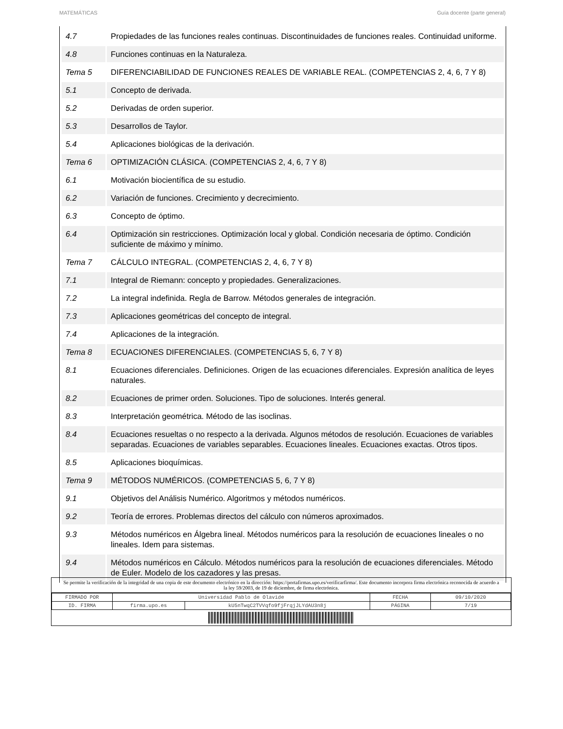MATEMÁTICAS Guía docente (parte general)
| 4.7 | Propiedades de las funciones reales continuas. Discontinuidades de funciones reales. Continuidad uniforme. |
| 4.8 | Funciones continuas en la Naturaleza. |
| Tema 5 | DIFERENCIABILIDAD DE FUNCIONES REALES DE VARIABLE REAL. (COMPETENCIAS 2, 4, 6, 7 Y 8) |
| 5.1 | Concepto de derivada. |
| 5.2 | Derivadas de orden superior. |
| 5.3 | Desarrollos de Taylor. |
| 5.4 | Aplicaciones biológicas de la derivación. |
| Tema 6 | OPTIMIZACIÓN CLÁSICA. (COMPETENCIAS 2, 4, 6, 7 Y 8) |
| 6.1 | Motivación biocientífica de su estudio. |
| 6.2 | Variación de funciones. Crecimiento y decrecimiento. |
| 6.3 | Concepto de óptimo. |
| 6.4 | Optimización sin restricciones. Optimización local y global. Condición necesaria de óptimo. Condición suficiente de máximo y mínimo. |
| Tema 7 | CÁLCULO INTEGRAL. (COMPETENCIAS 2, 4, 6, 7 Y 8) |
| 7.1 | Integral de Riemann: concepto y propiedades. Generalizaciones. |
| 7.2 | La integral indefinida. Regla de Barrow. Métodos generales de integración. |
| 7.3 | Aplicaciones geométricas del concepto de integral. |
| 7.4 | Aplicaciones de la integración. |
| Tema 8 | ECUACIONES DIFERENCIALES. (COMPETENCIAS 5, 6, 7 Y 8) |
| 8.1 | Ecuaciones diferenciales. Definiciones. Origen de las ecuaciones diferenciales. Expresión analítica de leyes naturales. |
| 8.2 | Ecuaciones de primer orden. Soluciones. Tipo de soluciones. Interés general. |
| 8.3 | Interpretación geométrica. Método de las isoclinas. |
| 8.4 | Ecuaciones resueltas o no respecto a la derivada. Algunos métodos de resolución. Ecuaciones de variables separadas. Ecuaciones de variables separables. Ecuaciones lineales. Ecuaciones exactas. Otros tipos. |
| 8.5 | Aplicaciones bioquímicas. |
| Tema 9 | MÉTODOS NUMÉRICOS. (COMPETENCIAS 5, 6, 7 Y 8) |
| 9.1 | Objetivos del Análisis Numérico. Algoritmos y métodos numéricos. |
| 9.2 | Teoría de errores. Problemas directos del cálculo con números aproximados. |
| 9.3 | Métodos numéricos en Álgebra lineal. Métodos numéricos para la resolución de ecuaciones lineales o no lineales. Idem para sistemas. |
| 9.4 | Métodos numéricos en Cálculo. Métodos numéricos para la resolución de ecuaciones diferenciales. Método de Euler. Modelo de los cazadores y las presas. |
Se permite la verificación de la integridad de una copia de este documento electrónico en la dirección: https://portafirmas.upo.es/verificarfirma/. Este documento incorpora firma electrónica reconocida de acuerdo a la ley 59/2003, de 19 de diciembre, de firma electrónica.
| FIRMADO POR | Universidad Pablo de Olavide | | FECHA | 09/10/2020 |
| ID. FIRMA | firma.upo.es | kU5nTwqC2TVVqfo9fjFrqjJLYdAU3n8j | PÁGINA | 7/19 |